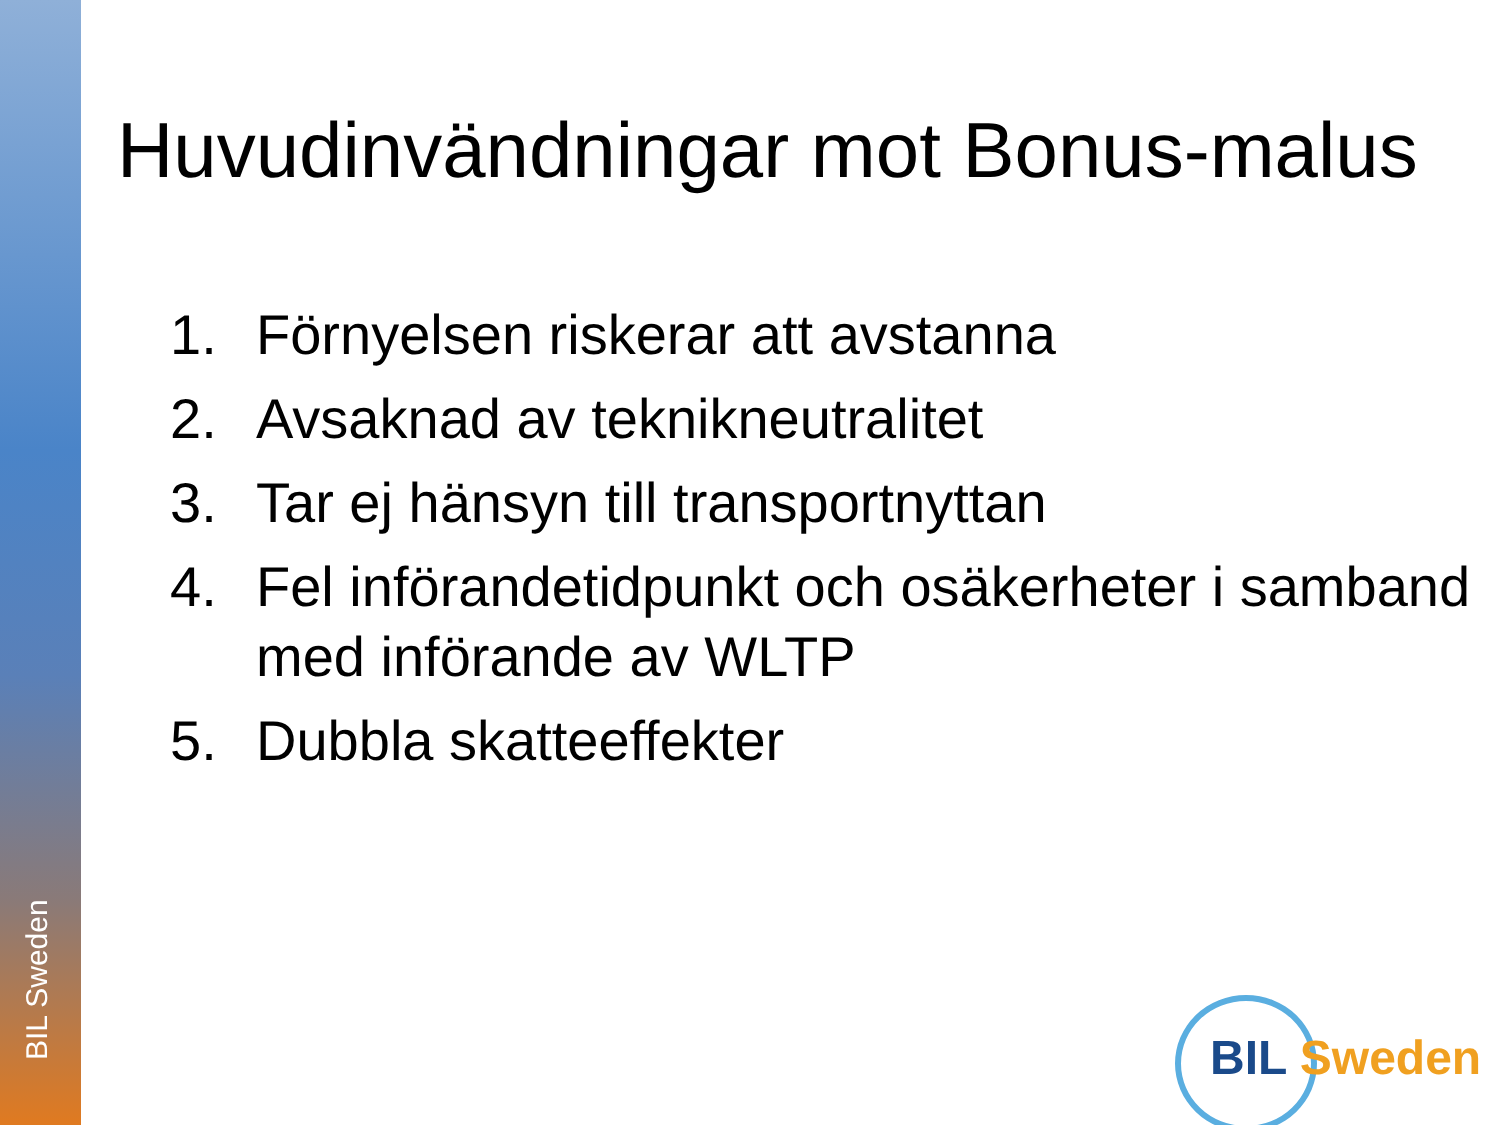BIL Sweden
Huvudinvändningar mot Bonus-malus
1. Förnyelsen riskerar att avstanna
2. Avsaknad av teknikneutralitet
3. Tar ej hänsyn till transportnyttan
4. Fel införandetidpunkt och osäkerheter i samband med införande av WLTP
5. Dubbla skatteeffekter
BIL Sweden